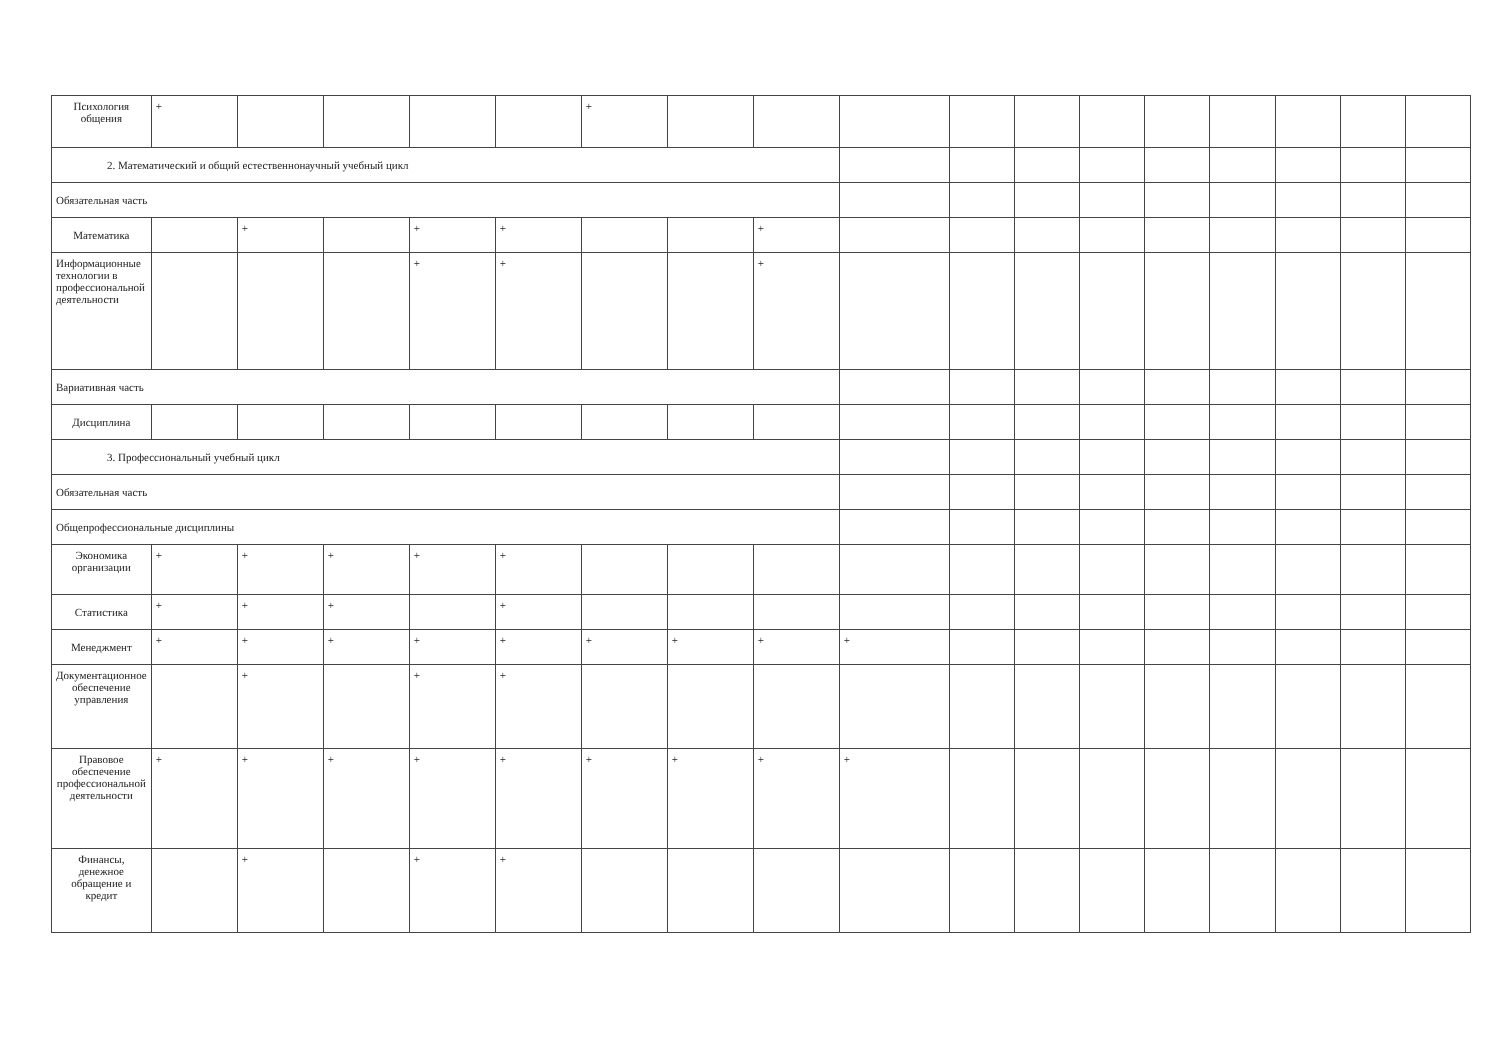| Психология общения | + | | | | | + | | | | | | | | | | | |
| 2. Математический и общий естественнонаучный учебный цикл | | | | | | | | | | | | | | | | | |
| Обязательная часть | | | | | | | | | | | | | | | | | |
| Математика | | + | | + | + | | | + | | | | | | | | | |
| Информационные технологии в профессиональной деятельности | | | | + | + | | | + | | | | | | | | | |
| Вариативная часть | | | | | | | | | | | | | | | | | |
| Дисциплина | | | | | | | | | | | | | | | | | |
| 3. Профессиональный учебный цикл | | | | | | | | | | | | | | | | | |
| Обязательная часть | | | | | | | | | | | | | | | | | |
| Общепрофессиональные дисциплины | | | | | | | | | | | | | | | | | |
| Экономика организации | + | + | + | + | + | | | | | | | | | | | | |
| Статистика | + | + | + | | + | | | | | | | | | | | | |
| Менеджмент | + | + | + | + | + | + | + | + | + | | | | | | | | |
| Документационное обеспечение управления | | + | | + | + | | | | | | | | | | | | |
| Правовое обеспечение профессиональной деятельности | + | + | + | + | + | + | + | + | + | | | | | | | | |
| Финансы, денежное обращение и кредит | | + | | + | + | | | | | | | | | | | | |